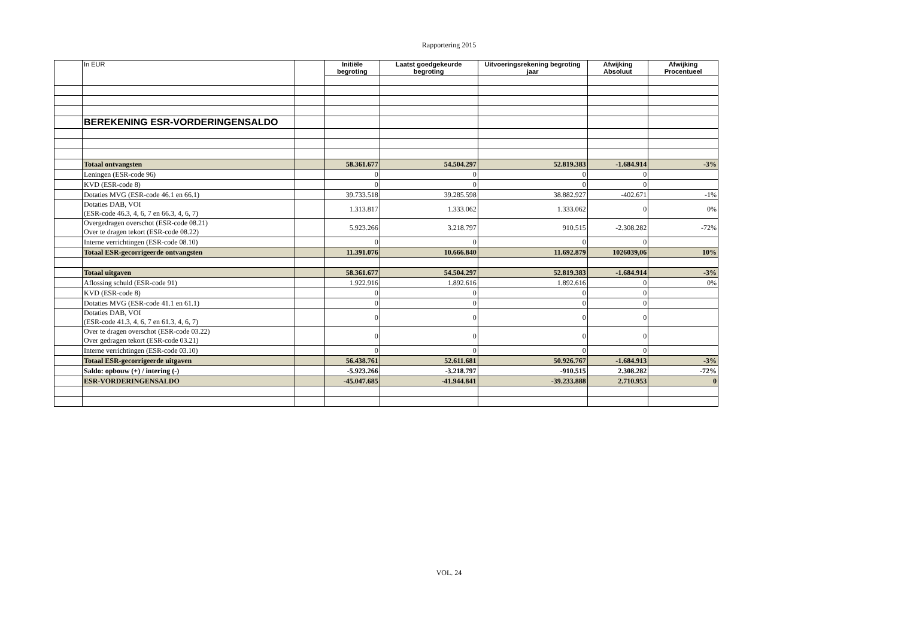Rapportering 2015
| | In EUR | | Initiële begroting | Laatst goedgekeurde begroting | Uitvoeringsrekening begroting jaar | Afwijking Absoluut | Afwijking Procentueel |
| --- | --- | --- | --- | --- | --- | --- | --- |
| | BEREKENING ESR-VORDERINGENSALDO | | | | | | |
| | Totaal ontvangsten | | 58.361.677 | 54.504.297 | 52.819.383 | -1.684.914 | -3% |
| | Leningen (ESR-code 96) | | 0 | 0 | 0 | 0 | |
| | KVD (ESR-code 8) | | 0 | 0 | 0 | 0 | |
| | Dotaties MVG (ESR-code 46.1 en 66.1) | | 39.733.518 | 39.285.598 | 38.882.927 | -402.671 | -1% |
| | Dotaties DAB, VOI (ESR-code 46.3, 4, 6, 7 en 66.3, 4, 6, 7) | | 1.313.817 | 1.333.062 | 1.333.062 | 0 | 0% |
| | Overgedragen overschot (ESR-code 08.21) Over te dragen tekort (ESR-code 08.22) | | 5.923.266 | 3.218.797 | 910.515 | -2.308.282 | -72% |
| | Interne verrichtingen (ESR-code 08.10) | | 0 | 0 | 0 | 0 | |
| | Totaal ESR-gecorrigeerde ontvangsten | | 11.391.076 | 10.666.840 | 11.692.879 | 1026039,06 | 10% |
| | Totaal uitgaven | | 58.361.677 | 54.504.297 | 52.819.383 | -1.684.914 | -3% |
| | Aflossing schuld (ESR-code 91) | | 1.922.916 | 1.892.616 | 1.892.616 | 0 | 0% |
| | KVD (ESR-code 8) | | 0 | 0 | 0 | 0 | |
| | Dotaties MVG (ESR-code 41.1 en 61.1) | | 0 | 0 | 0 | 0 | |
| | Dotaties DAB, VOI (ESR-code 41.3, 4, 6, 7 en 61.3, 4, 6, 7) | | 0 | 0 | 0 | 0 | |
| | Over te dragen overschot (ESR-code 03.22) Over gedragen tekort (ESR-code 03.21) | | 0 | 0 | 0 | 0 | |
| | Interne verrichtingen (ESR-code 03.10) | | 0 | 0 | 0 | 0 | |
| | Totaal ESR-gecorrigeerde uitgaven | | 56.438.761 | 52.611.681 | 50.926.767 | -1.684.913 | -3% |
| | Saldo: opbouw (+) / intering (-) | | -5.923.266 | -3.218.797 | -910.515 | 2.308.282 | -72% |
| | ESR-VORDERINGENSALDO | | -45.047.685 | -41.944.841 | -39.233.888 | 2.710.953 | 0 |
VOL. 24